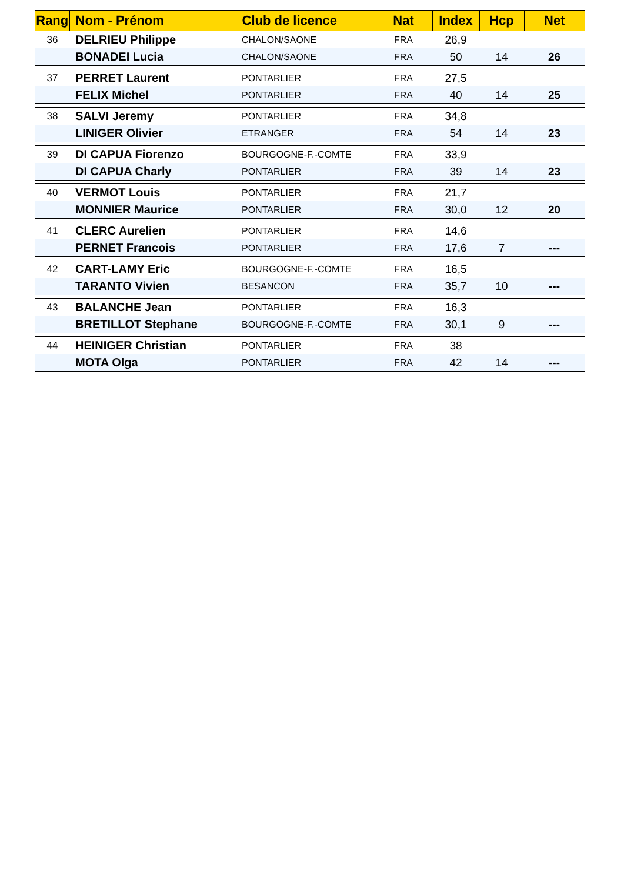| Rang | Nom - Prénom | Club de licence | Nat | Index | Hcp | Net |
| --- | --- | --- | --- | --- | --- | --- |
| 36 | DELRIEU Philippe | CHALON/SAONE | FRA | 26,9 | | |
| | BONADEI Lucia | CHALON/SAONE | FRA | 50 | 14 | 26 |
| 37 | PERRET Laurent | PONTARLIER | FRA | 27,5 | | |
| | FELIX Michel | PONTARLIER | FRA | 40 | 14 | 25 |
| 38 | SALVI Jeremy | PONTARLIER | FRA | 34,8 | | |
| | LINIGER Olivier | ETRANGER | FRA | 54 | 14 | 23 |
| 39 | DI CAPUA Fiorenzo | BOURGOGNE-F.-COMTE | FRA | 33,9 | | |
| | DI CAPUA Charly | PONTARLIER | FRA | 39 | 14 | 23 |
| 40 | VERMOT Louis | PONTARLIER | FRA | 21,7 | | |
| | MONNIER Maurice | PONTARLIER | FRA | 30,0 | 12 | 20 |
| 41 | CLERC Aurelien | PONTARLIER | FRA | 14,6 | | |
| | PERNET Francois | PONTARLIER | FRA | 17,6 | 7 | --- |
| 42 | CART-LAMY Eric | BOURGOGNE-F.-COMTE | FRA | 16,5 | | |
| | TARANTO Vivien | BESANCON | FRA | 35,7 | 10 | --- |
| 43 | BALANCHE Jean | PONTARLIER | FRA | 16,3 | | |
| | BRETILLOT Stephane | BOURGOGNE-F.-COMTE | FRA | 30,1 | 9 | --- |
| 44 | HEINIGER Christian | PONTARLIER | FRA | 38 | | |
| | MOTA Olga | PONTARLIER | FRA | 42 | 14 | --- |